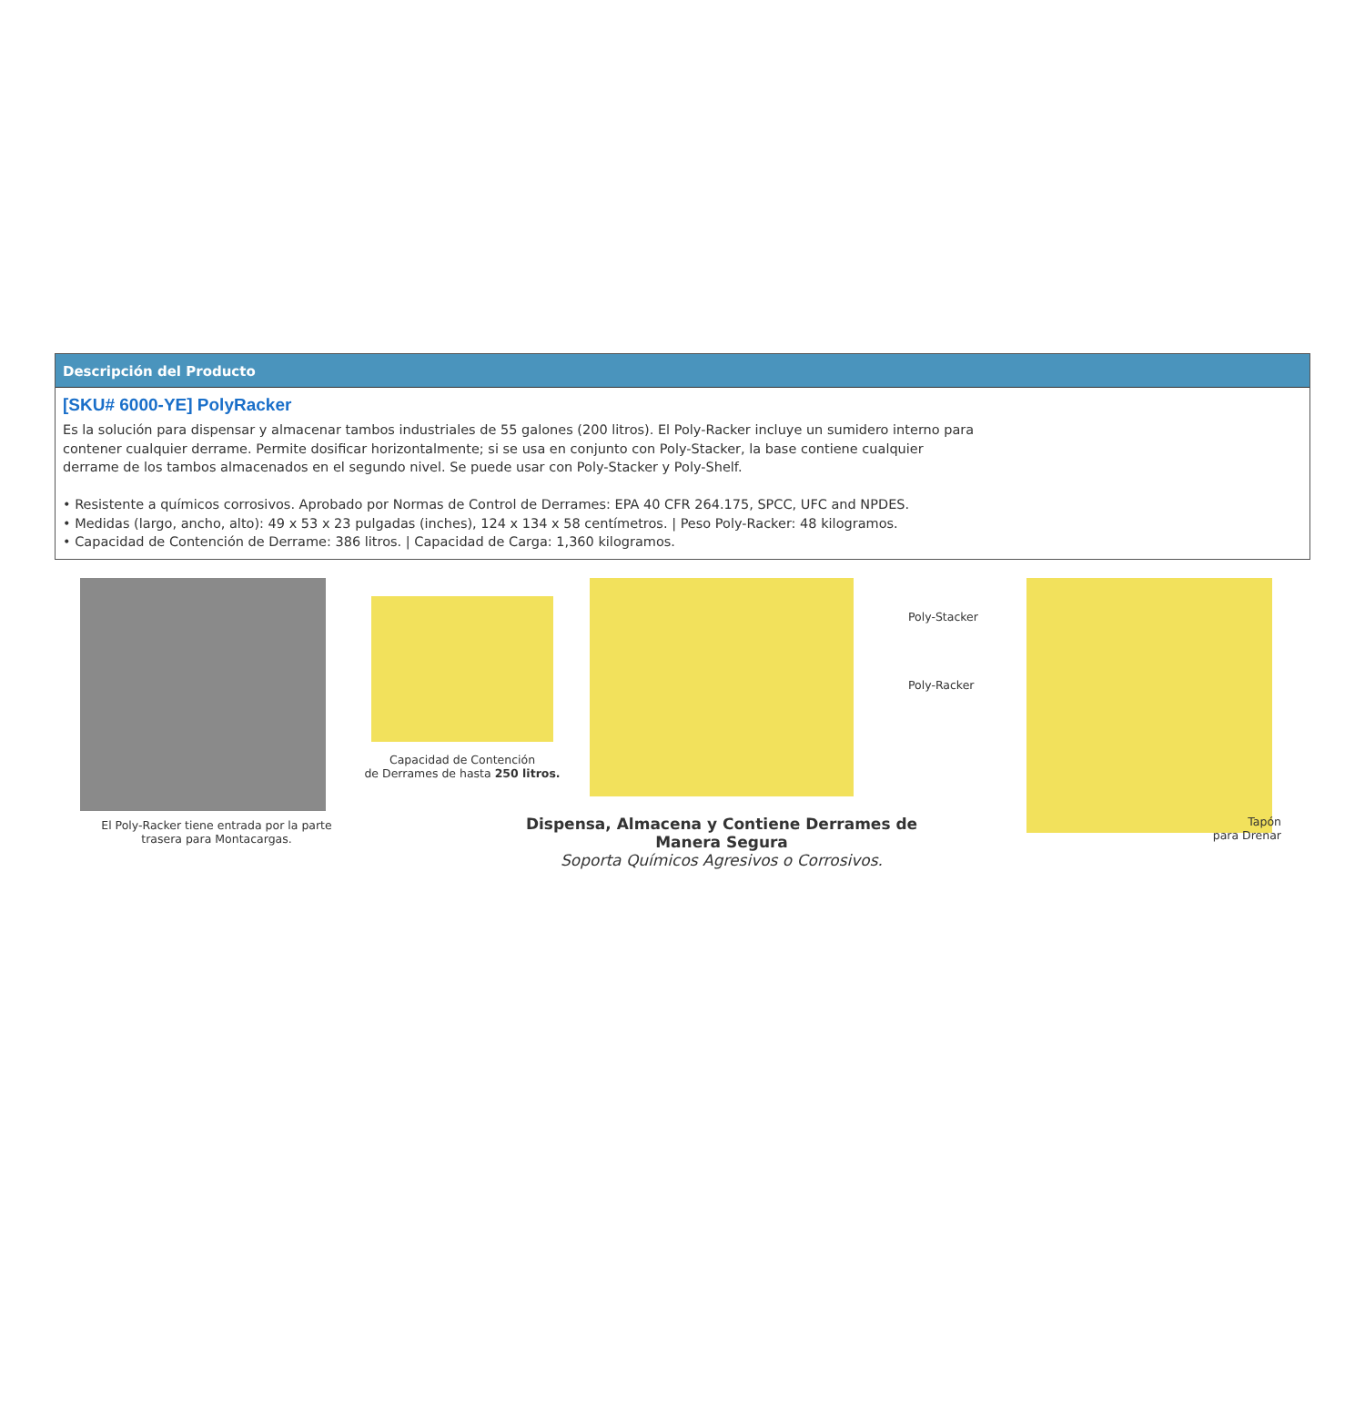Descripción del Producto
[SKU# 6000-YE] PolyRacker
Es la solución para dispensar y almacenar tambos industriales de 55 galones (200 litros). El Poly-Racker incluye un sumidero interno para
contener cualquier derrame. Permite dosificar horizontalmente; si se usa en conjunto con Poly-Stacker, la base contiene cualquier
derrame de los tambos almacenados en el segundo nivel. Se puede usar con Poly-Stacker y Poly-Shelf.
• Resistente a químicos corrosivos. Aprobado por Normas de Control de Derrames: EPA 40 CFR 264.175, SPCC, UFC and NPDES.
• Medidas (largo, ancho, alto): 49 x 53 x 23 pulgadas (inches), 124 x 134 x 58 centímetros. | Peso Poly-Racker: 48 kilogramos.
• Capacidad de Contención de Derrame: 386 litros. | Capacidad de Carga: 1,360 kilogramos.
El Poly-Racker tiene entrada por la parte
trasera para Montacargas.
Capacidad de Contención
de Derrames de hasta 250 litros.
Dispensa, Almacena y Contiene Derrames de Manera Segura
Soporta Químicos Agresivos o Corrosivos.
Poly-Stacker
Poly-Racker
Tapón
para Drenar